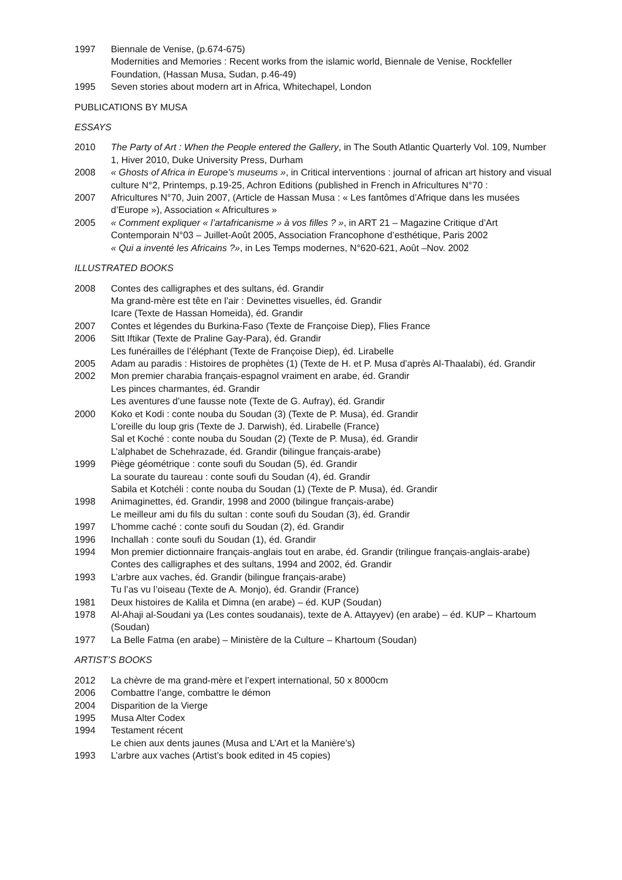1997 Biennale de Venise, (p.674-675)
Modernities and Memories : Recent works from the islamic world, Biennale de Venise, Rockfeller Foundation, (Hassan Musa, Sudan, p.46-49)
1995 Seven stories about modern art in Africa, Whitechapel, London
PUBLICATIONS BY MUSA
ESSAYS
2010 The Party of Art : When the People entered the Gallery, in The South Atlantic Quarterly Vol. 109, Number 1, Hiver 2010, Duke University Press, Durham
2008 « Ghosts of Africa in Europe’s museums », in Critical interventions : journal of african art history and visual culture N°2, Printemps, p.19-25, Achron Editions (published in French in Africultures N°70 :
2007 Africultures N°70, Juin 2007, (Article de Hassan Musa : « Les fantômes d’Afrique dans les musées d’Europe »), Association « Africultures »
2005 « Comment expliquer « l’artafricanisme » à vos filles ? », in ART 21 – Magazine Critique d’Art Contemporain N°03 – Juillet-Août 2005, Association Francophone d’esthétique, Paris 2002
« Qui a inventé les Africains ?», in Les Temps modernes, N°620-621, Août –Nov. 2002
ILLUSTRATED BOOKS
2008 Contes des calligraphes et des sultans, éd. Grandir
Ma grand-mère est tête en l’air : Devinettes visuelles, éd. Grandir
Icare (Texte de Hassan Homeida), éd. Grandir
2007 Contes et légendes du Burkina-Faso (Texte de Françoise Diep), Flies France
2006 Sitt Iftikar (Texte de Praline Gay-Para), éd. Grandir
Les funérailles de l’éléphant (Texte de Françoise Diep), éd. Lirabelle
2005 Adam au paradis : Histoires de prophètes (1) (Texte de H. et P. Musa d’après Al-Thaalabi), éd. Grandir
2002 Mon premier charabia français-espagnol vraiment en arabe, éd. Grandir
Les pinces charmantes, éd. Grandir
Les aventures d’une fausse note (Texte de G. Aufray), éd. Grandir
2000 Koko et Kodi : conte nouba du Soudan (3) (Texte de P. Musa), éd. Grandir
L’oreille du loup gris (Texte de J. Darwish), éd. Lirabelle (France)
Sal et Koché : conte nouba du Soudan (2) (Texte de P. Musa), éd. Grandir
L’alphabet de Schehrazade, éd. Grandir (bilingue français-arabe)
1999 Piège géométrique : conte soufi du Soudan (5), éd. Grandir
La sourate du taureau : conte soufi du Soudan (4), éd. Grandir
Sabila et Kotchéli : conte nouba du Soudan (1) (Texte de P. Musa), éd. Grandir
1998 Animaginettes, éd. Grandir, 1998 and 2000 (bilingue français-arabe)
Le meilleur ami du fils du sultan : conte soufi du Soudan (3), éd. Grandir
1997 L’homme caché : conte soufi du Soudan (2), éd. Grandir
1996 Inchallah : conte soufi du Soudan (1), éd. Grandir
1994 Mon premier dictionnaire français-anglais tout en arabe, éd. Grandir (trilingue français-anglais-arabe)
Contes des calligraphes et des sultans, 1994 and 2002, éd. Grandir
1993 L’arbre aux vaches, éd. Grandir (bilingue français-arabe)
Tu l’as vu l’oiseau (Texte de A. Monjo), éd. Grandir (France)
1981 Deux histoires de Kalila et Dimna (en arabe) – éd. KUP (Soudan)
1978 Al-Ahaji al-Soudani ya (Les contes soudanais), texte de A. Attayyev) (en arabe) – éd. KUP – Khartoum (Soudan)
1977 La Belle Fatma (en arabe) – Ministère de la Culture – Khartoum (Soudan)
ARTIST’S BOOKS
2012 La chèvre de ma grand-mère et l’expert international, 50 x 8000cm
2006 Combattre l’ange, combattre le démon
2004 Disparition de la Vierge
1995 Musa Alter Codex
1994 Testament récent
Le chien aux dents jaunes (Musa and L’Art et la Manière’s)
1993 L’arbre aux vaches (Artist’s book edited in 45 copies)